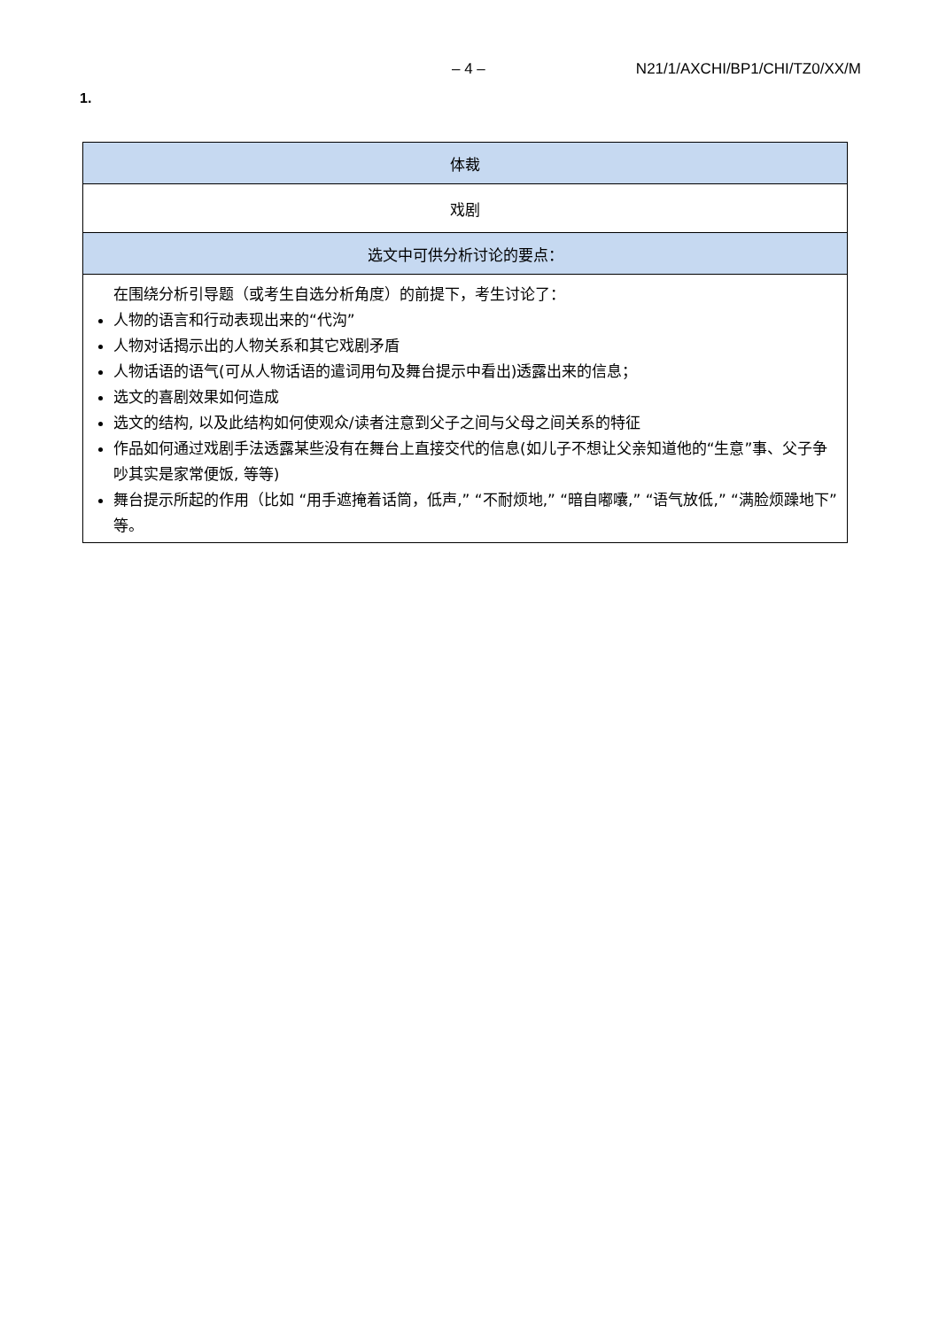– 4 – N21/1/AXCHI/BP1/CHI/TZ0/XX/M
1.
| 体裁 |
| 戏剧 |
| 选文中可供分析讨论的要点： |
| 在围绕分析引导题（或考生自选分析角度）的前提下，考生讨论了： 人物的语言和行动表现出来的“代沟” 人物对话揭示出的人物关系和其它戏剧矛盾 人物话语的语气(可从人物话语的遣词用句及舞台提示中看出)透露出来的信息； 选文的喜剧效果如何造成 选文的结构, 以及此结构如何使观众/读者注意到父子之间与父母之间关系的特征 作品如何通过戏剧手法透露某些没有在舞台上直接交代的信息(如儿子不想让父亲知道他的“生意”事、父子争吵其实是家常便饭, 等等) 舞台提示所起的作用（比如 “用手遮掩着话筒，低声,” “不耐烦地,” “暗自嘟囔,” “语气放低,” “满脸烦躁地下” 等。 |